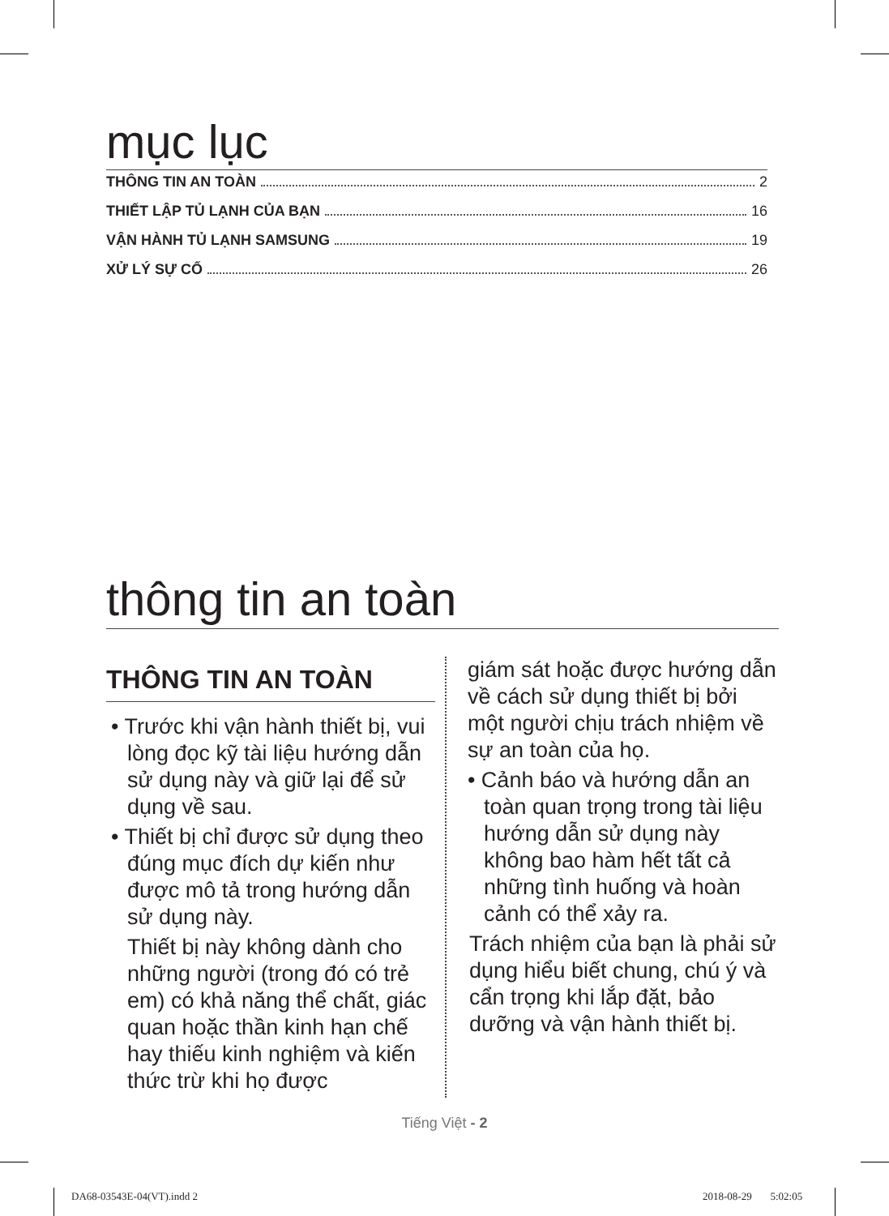mục lục
THÔNG TIN AN TOÀN 2
THIẾT LẬP TỦ LẠNH CỦA BẠN 16
VẬN HÀNH TỦ LẠNH SAMSUNG 19
XỬ LÝ SỰ CỐ 26
thông tin an toàn
THÔNG TIN AN TOÀN
• Trước khi vận hành thiết bị, vui lòng đọc kỹ tài liệu hướng dẫn sử dụng này và giữ lại để sử dụng về sau.
• Thiết bị chỉ được sử dụng theo đúng mục đích dự kiến như được mô tả trong hướng dẫn sử dụng này.
Thiết bị này không dành cho những người (trong đó có trẻ em) có khả năng thể chất, giác quan hoặc thần kinh hạn chế hay thiếu kinh nghiệm và kiến thức trừ khi họ được
giám sát hoặc được hướng dẫn về cách sử dụng thiết bị bởi một người chịu trách nhiệm về sự an toàn của họ.
• Cảnh báo và hướng dẫn an toàn quan trọng trong tài liệu hướng dẫn sử dụng này không bao hàm hết tất cả những tình huống và hoàn cảnh có thể xảy ra.
Trách nhiệm của bạn là phải sử dụng hiểu biết chung, chú ý và cẩn trọng khi lắp đặt, bảo dưỡng và vận hành thiết bị.
Tiếng Việt - 2
DA68-03543E-04(VT).indd 2 2018-08-29 5:02:05